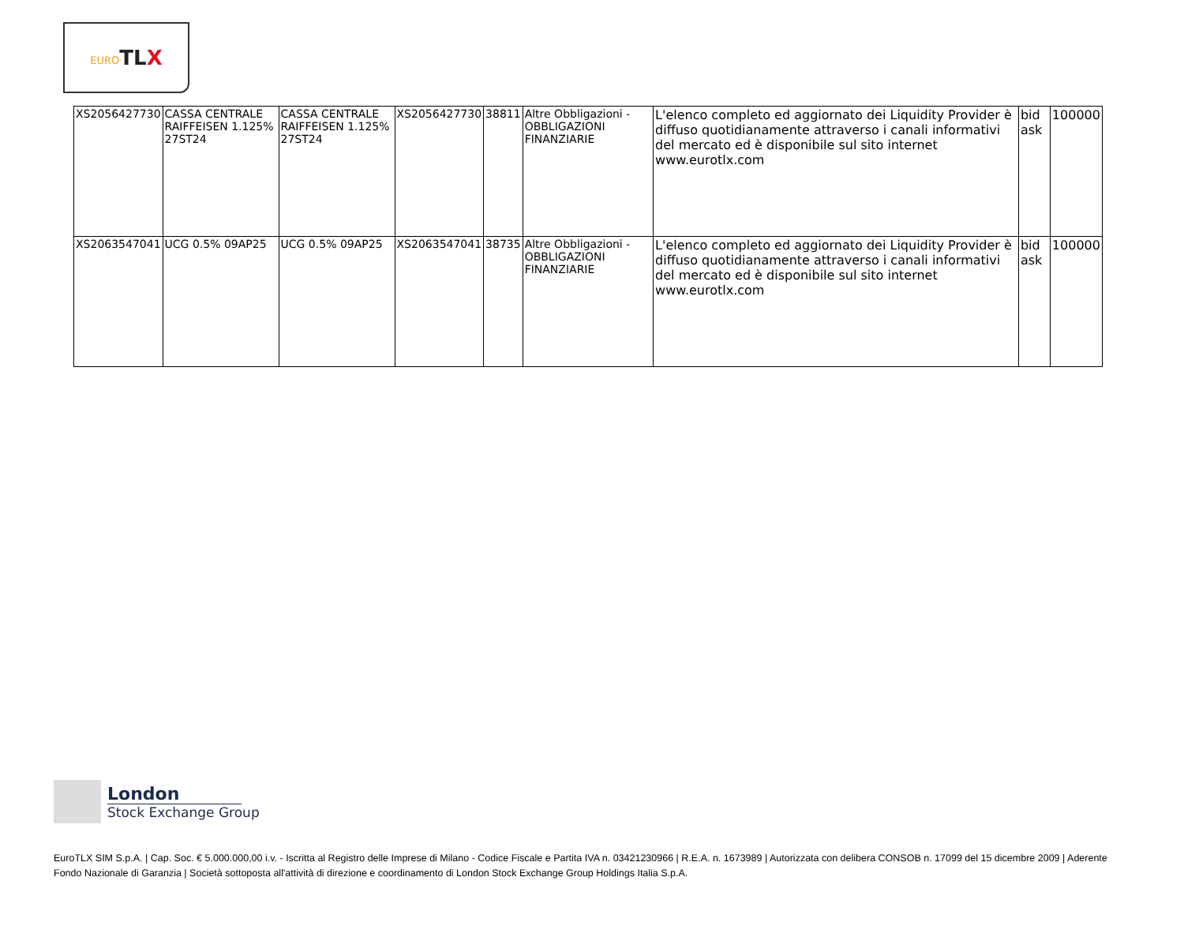EURO TL X
| XS2056427730 | CASSA CENTRALE RAIFFEISEN 1.125% 27ST24 | CASSA CENTRALE RAIFFEISEN 1.125% 27ST24 | XS2056427730 | 38811 | Altre Obbligazioni - OBBLIGAZIONI FINANZIARIE | L'elenco completo ed aggiornato dei Liquidity Provider è diffuso quotidianamente attraverso i canali informativi del mercato ed è disponibile sul sito internet www.eurotlx.com | bid ask | 100000 |
| XS2063547041 | UCG 0.5% 09AP25 | UCG 0.5% 09AP25 | XS2063547041 | 38735 | Altre Obbligazioni - OBBLIGAZIONI FINANZIARIE | L'elenco completo ed aggiornato dei Liquidity Provider è diffuso quotidianamente attraverso i canali informativi del mercato ed è disponibile sul sito internet www.eurotlx.com | bid ask | 100000 |
London
Stock Exchange Group
EuroTLX SIM S.p.A. | Cap. Soc. € 5.000.000,00 i.v. - Iscritta al Registro delle Imprese di Milano - Codice Fiscale e Partita IVA n. 03421230966 | R.E.A. n. 1673989 | Autorizzata con delibera CONSOB n. 17099 del 15 dicembre 2009 | Aderente Fondo Nazionale di Garanzia | Società sottoposta all'attività di direzione e coordinamento di London Stock Exchange Group Holdings Italia S.p.A.